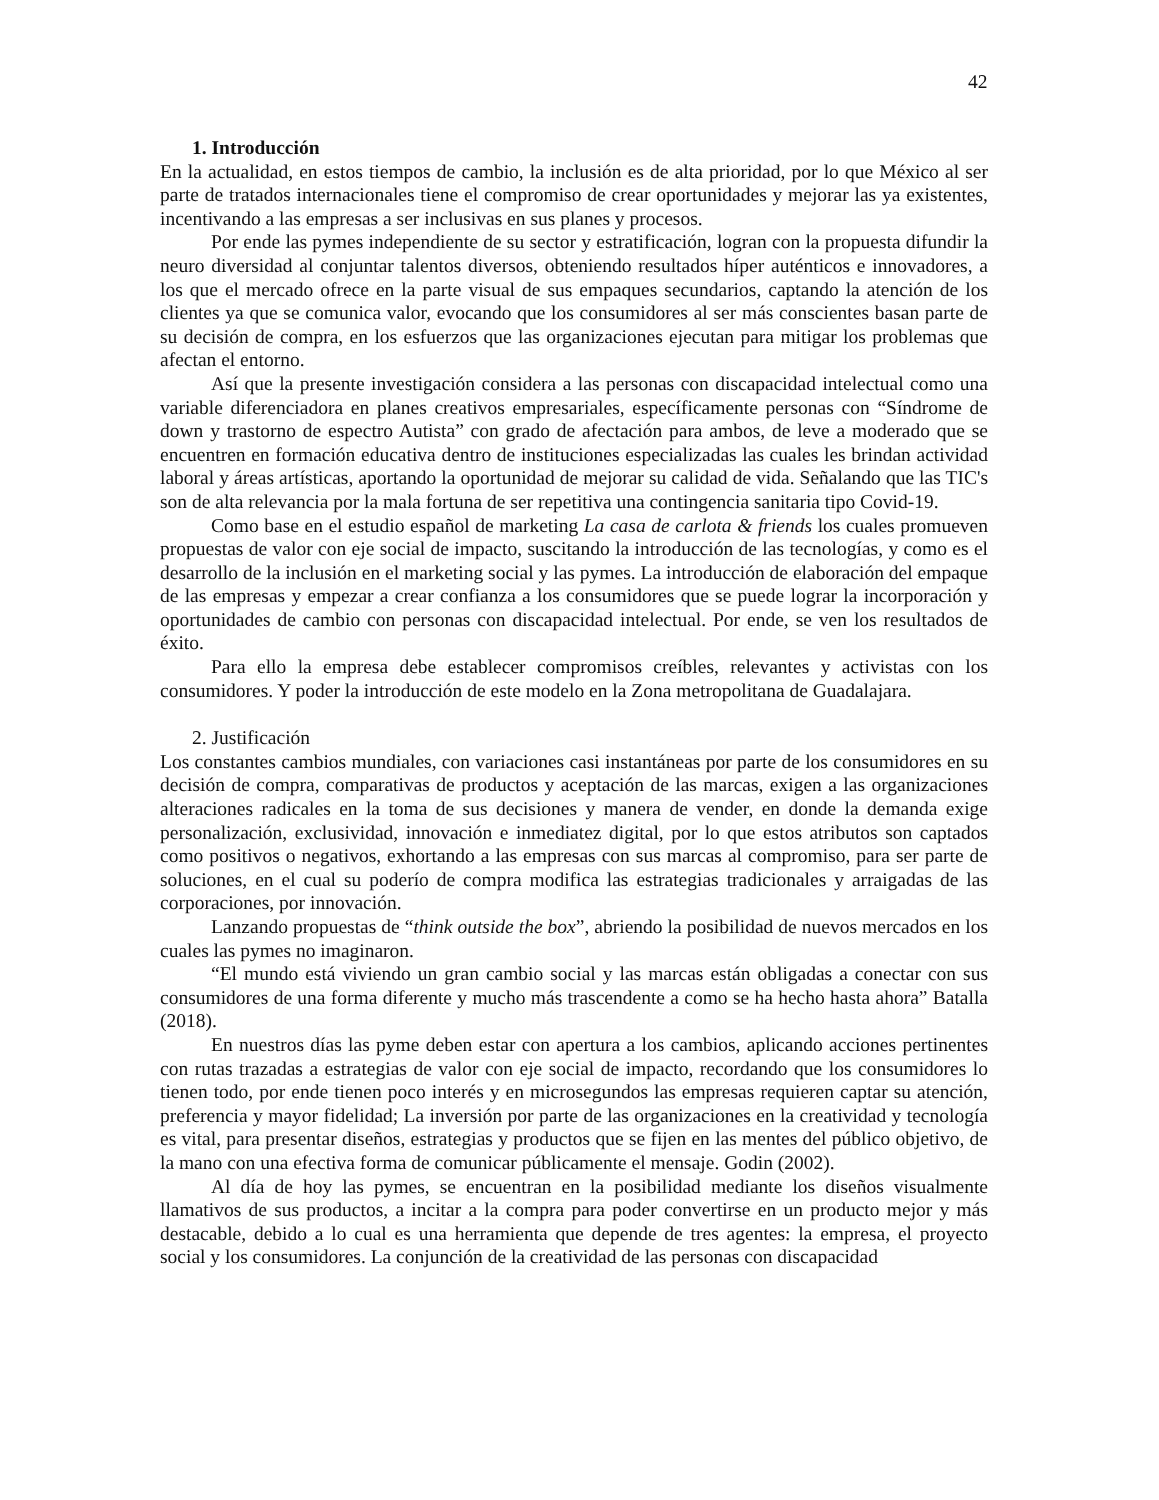42
1. Introducción
En la actualidad, en estos tiempos de cambio, la inclusión es de alta prioridad, por lo que México al ser parte de tratados internacionales tiene el compromiso de crear oportunidades y mejorar las ya existentes, incentivando a las empresas a ser inclusivas en sus planes y procesos.
Por ende las pymes independiente de su sector y estratificación, logran con la propuesta difundir la neuro diversidad al conjuntar talentos diversos, obteniendo resultados híper auténticos e innovadores, a los que el mercado ofrece en la parte visual de sus empaques secundarios, captando la atención de los clientes ya que se comunica valor, evocando que los consumidores al ser más conscientes basan parte de su decisión de compra, en los esfuerzos que las organizaciones ejecutan para mitigar los problemas que afectan el entorno.
Así que la presente investigación considera a las personas con discapacidad intelectual como una variable diferenciadora en planes creativos empresariales, específicamente personas con “Síndrome de down y trastorno de espectro Autista” con grado de afectación para ambos, de leve a moderado que se encuentren en formación educativa dentro de instituciones especializadas las cuales les brindan actividad laboral y áreas artísticas, aportando la oportunidad de mejorar su calidad de vida. Señalando que las TIC's son de alta relevancia por la mala fortuna de ser repetitiva una contingencia sanitaria tipo Covid-19.
Como base en el estudio español de marketing La casa de carlota & friends los cuales promueven propuestas de valor con eje social de impacto, suscitando la introducción de las tecnologías, y como es el desarrollo de la inclusión en el marketing social y las pymes. La introducción de elaboración del empaque de las empresas y empezar a crear confianza a los consumidores que se puede lograr la incorporación y oportunidades de cambio con personas con discapacidad intelectual. Por ende, se ven los resultados de éxito.
Para ello la empresa debe establecer compromisos creíbles, relevantes y activistas con los consumidores. Y poder la introducción de este modelo en la Zona metropolitana de Guadalajara.
2. Justificación
Los constantes cambios mundiales, con variaciones casi instantáneas por parte de los consumidores en su decisión de compra, comparativas de productos y aceptación de las marcas, exigen a las organizaciones alteraciones radicales en la toma de sus decisiones y manera de vender, en donde la demanda exige personalización, exclusividad, innovación e inmediatez digital, por lo que estos atributos son captados como positivos o negativos, exhortando a las empresas con sus marcas al compromiso, para ser parte de soluciones, en el cual su poderío de compra modifica las estrategias tradicionales y arraigadas de las corporaciones, por innovación.
Lanzando propuestas de “think outside the box”, abriendo la posibilidad de nuevos mercados en los cuales las pymes no imaginaron.
“El mundo está viviendo un gran cambio social y las marcas están obligadas a conectar con sus consumidores de una forma diferente y mucho más trascendente a como se ha hecho hasta ahora” Batalla (2018).
En nuestros días las pyme deben estar con apertura a los cambios, aplicando acciones pertinentes con rutas trazadas a estrategias de valor con eje social de impacto, recordando que los consumidores lo tienen todo, por ende tienen poco interés y en microsegundos las empresas requieren captar su atención, preferencia y mayor fidelidad; La inversión por parte de las organizaciones en la creatividad y tecnología es vital, para presentar diseños, estrategias y productos que se fijen en las mentes del público objetivo, de la mano con una efectiva forma de comunicar públicamente el mensaje. Godin (2002).
Al día de hoy las pymes, se encuentran en la posibilidad mediante los diseños visualmente llamativos de sus productos, a incitar a la compra para poder convertirse en un producto mejor y más destacable, debido a lo cual es una herramienta que depende de tres agentes: la empresa, el proyecto social y los consumidores. La conjunción de la creatividad de las personas con discapacidad